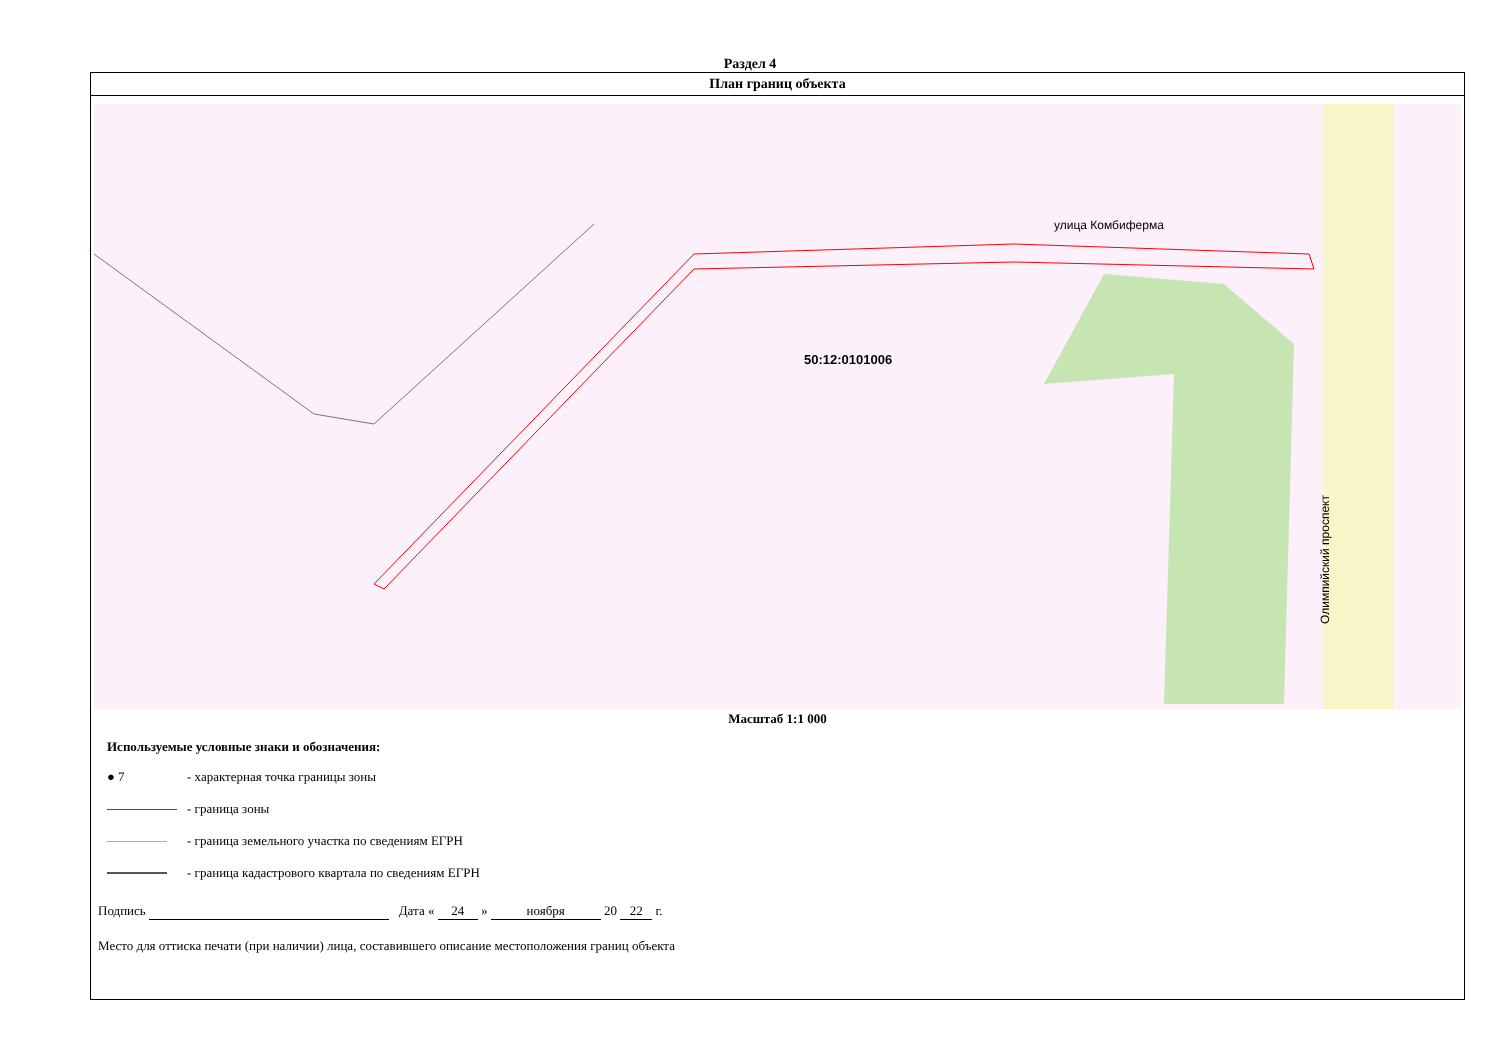Раздел 4
План границ объекта
50:12:0101006
улица Комбиферма
Олимпийский проспект
Масштаб 1:1 000
Используемые условные знаки и обозначения:
● 7
- характерная точка границы зоны
- граница зоны
- граница земельного участка по сведениям ЕГРН
- граница кадастрового квартала по сведениям ЕГРН
Подпись Дата « 24 » ноября 20 22 г.
Место для оттиска печати (при наличии) лица, составившего описание местоположения границ объекта